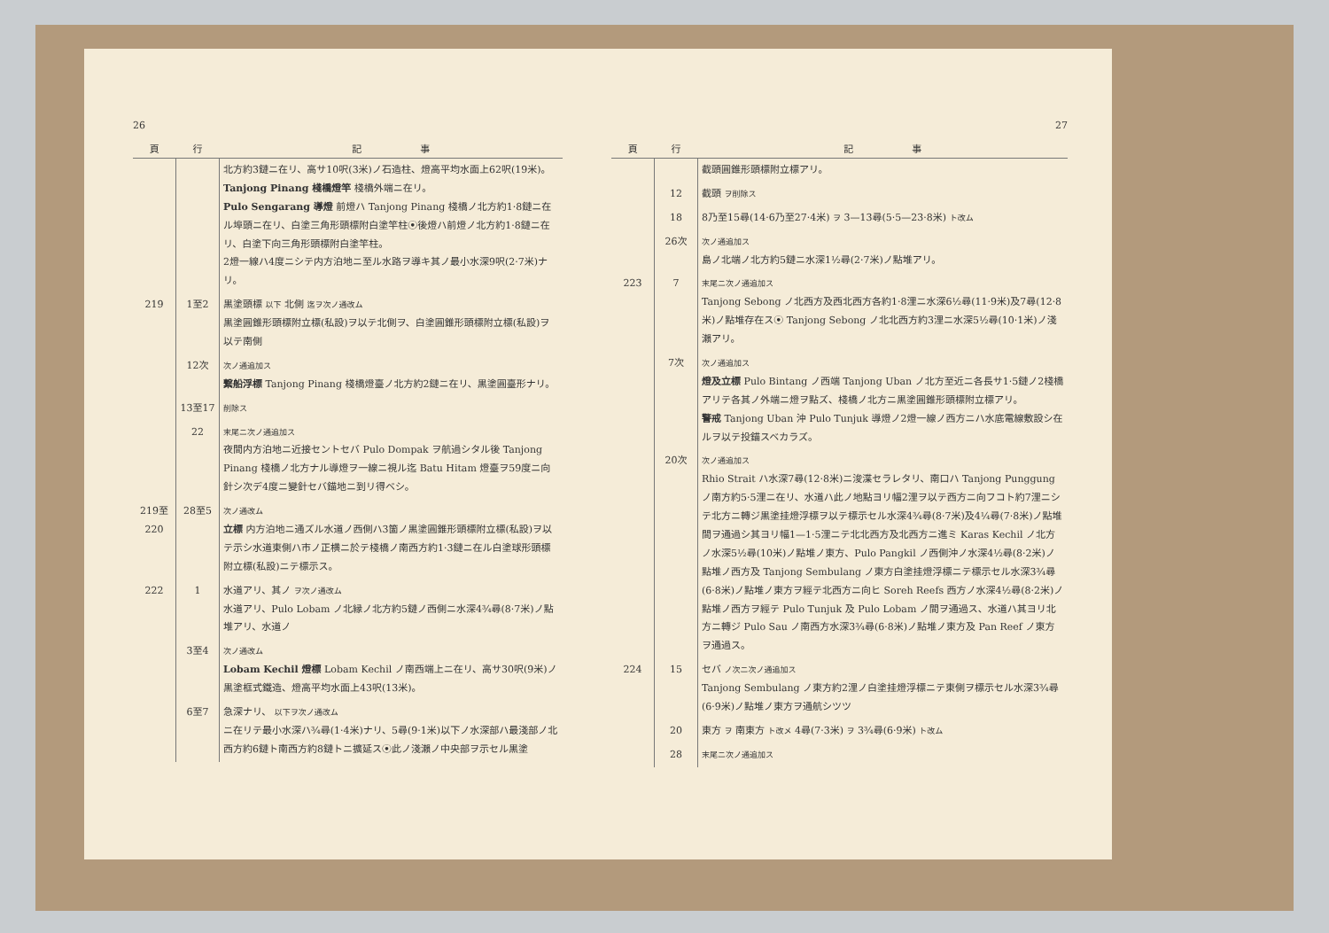26
| 頁 | 行 | 記 事 |
| --- | --- | --- |
| | | 北方約3鏈ニ在リ、高サ10呎(3米)ノ石造柱、燈高平均水面上62呎(19米)。 Tanjong Pinang 棧橋燈竿 棧橋外端ニ在リ。 Pulo Sengarang 導燈 前燈ハ Tanjong Pinang 棧橋ノ北方約1·8鏈ニ在ル埠頭ニ在リ、白塗三角形頭標附白塗竿柱⦿後燈ハ前燈ノ北方約1·8鏈ニ在リ、白塗下向三角形頭標附白塗竿柱。 2燈一線ハ4度ニシテ内方泊地ニ至ル水路ヲ導キ其ノ最小水深9呎(2·7米)ナリ。 |
| 219 | 1至2 | 黒塗頭標 以下 北側 迄ヲ次ノ通改ム 黒塗圓錐形頭標附立標(私設)ヲ以テ北側ヲ、白塗圓錐形頭標附立標(私設)ヲ以テ南側 |
| | 12次 | 次ノ通追加ス 繋船浮標 Tanjong Pinang 棧橋燈臺ノ北方約2鏈ニ在リ、黒塗圓臺形ナリ。 |
| | 13至17 | 削除ス |
| | 22 | 末尾ニ次ノ通追加ス 夜間内方泊地ニ近接セントセバ Pulo Dompak ヲ航過シタル後 Tanjong Pinang 棧橋ノ北方ナル導燈ヲ一線ニ視ル迄 Batu Hitam 燈臺ヲ59度ニ向針シ次デ4度ニ變針セバ錨地ニ到リ得ベシ。 |
| 219至220 | 28至5 | 次ノ通改ム 立標 内方泊地ニ通ズル水道ノ西側ハ3箇ノ黒塗圓錐形頭標附立標(私設)ヲ以テ示シ水道東側ハ市ノ正横ニ於テ棧橋ノ南西方約1·3鏈ニ在ル白塗球形頭標附立標(私設)ニテ標示ス。 |
| 222 | 1 | 水道アリ、其ノ ヲ次ノ通改ム 水道アリ、Pulo Lobam ノ北縁ノ北方約5鏈ノ西側ニ水深4¾尋(8·7米)ノ點堆アリ、水道ノ |
| | 3至4 | 次ノ通改ム Lobam Kechil 燈標 Lobam Kechil ノ南西端上ニ在リ、高サ30呎(9米)ノ黒塗框式鐵造、燈高平均水面上43呎(13米)。 |
| | 6至7 | 急深ナリ、 以下ヲ次ノ通改ム ニ在リテ最小水深ハ¾尋(1·4米)ナリ、5尋(9·1米)以下ノ水深部ハ最淺部ノ北西方約6鏈ト南西方約8鏈トニ擴延ス⦿此ノ淺瀨ノ中央部ヲ示セル黒塗 |
27
| 頁 | 行 | 記 事 |
| --- | --- | --- |
| | | 截頭圓錐形頭標附立標アリ。 |
| | 12 | 截頭 ヲ削除ス |
| | 18 | 8乃至15尋(14·6乃至27·4米) ヲ 3—13尋(5·5—23·8米) ト改ム |
| | 26次 | 次ノ通追加ス 島ノ北端ノ北方約5鏈ニ水深1½尋(2·7米)ノ點堆アリ。 |
| 223 | 7 | 末尾ニ次ノ通追加ス Tanjong Sebong ノ北西方及西北西方各約1·8浬ニ水深6½尋(11·9米)及7尋(12·8米)ノ點堆存在ス⦿ Tanjong Sebong ノ北北西方約3浬ニ水深5½尋(10·1米)ノ淺瀨アリ。 |
| | 7次 | 次ノ通追加ス 燈及立標 Pulo Bintang ノ西端 Tanjong Uban ノ北方至近ニ各長サ1·5鏈ノ2棧橋アリテ各其ノ外端ニ燈ヲ點ズ、棧橋ノ北方ニ黒塗圓錐形頭標附立標アリ。 警戒 Tanjong Uban 沖 Pulo Tunjuk 導燈ノ2燈一線ノ西方ニハ水底電線敷設シ在ルヲ以テ投錨スベカラズ。 |
| | 20次 | 次ノ通追加ス Rhio Strait ハ水深7尋(12·8米)ニ浚渫セラレタリ、南口ハ Tanjong Punggung ノ南方約5·5浬ニ在リ、水道ハ此ノ地點ヨリ幅2浬ヲ以テ西方ニ向フコト約7浬ニシテ北方ニ轉ジ黒塗挂燈浮標ヲ以テ標示セル水深4¾尋(8·7米)及4¼尋(7·8米)ノ點堆間ヲ通過シ其ヨリ幅1—1·5浬ニテ北北西方及北西方ニ進ミ Karas Kechil ノ北方ノ水深5½尋(10米)ノ點堆ノ東方、Pulo Pangkil ノ西側沖ノ水深4½尋(8·2米)ノ點堆ノ西方及 Tanjong Sembulang ノ東方白塗挂燈浮標ニテ標示セル水深3¾尋(6·8米)ノ點堆ノ東方ヲ經テ北西方ニ向ヒ Soreh Reefs 西方ノ水深4½尋(8·2米)ノ點堆ノ西方ヲ經テ Pulo Tunjuk 及 Pulo Lobam ノ間ヲ通過ス、水道ハ其ヨリ北方ニ轉ジ Pulo Sau ノ南西方水深3¾尋(6·8米)ノ點堆ノ東方及 Pan Reef ノ東方ヲ通過ス。 |
| 224 | 15 | セバ ノ次ニ次ノ通追加ス Tanjong Sembulang ノ東方約2浬ノ白塗挂燈浮標ニテ東側ヲ標示セル水深3¾尋(6·9米)ノ點堆ノ東方ヲ通航シツツ |
| | 20 | 東方 ヲ 南東方 ト改メ 4尋(7·3米) ヲ 3¾尋(6·9米) ト改ム |
| | 28 | 末尾ニ次ノ通追加ス |